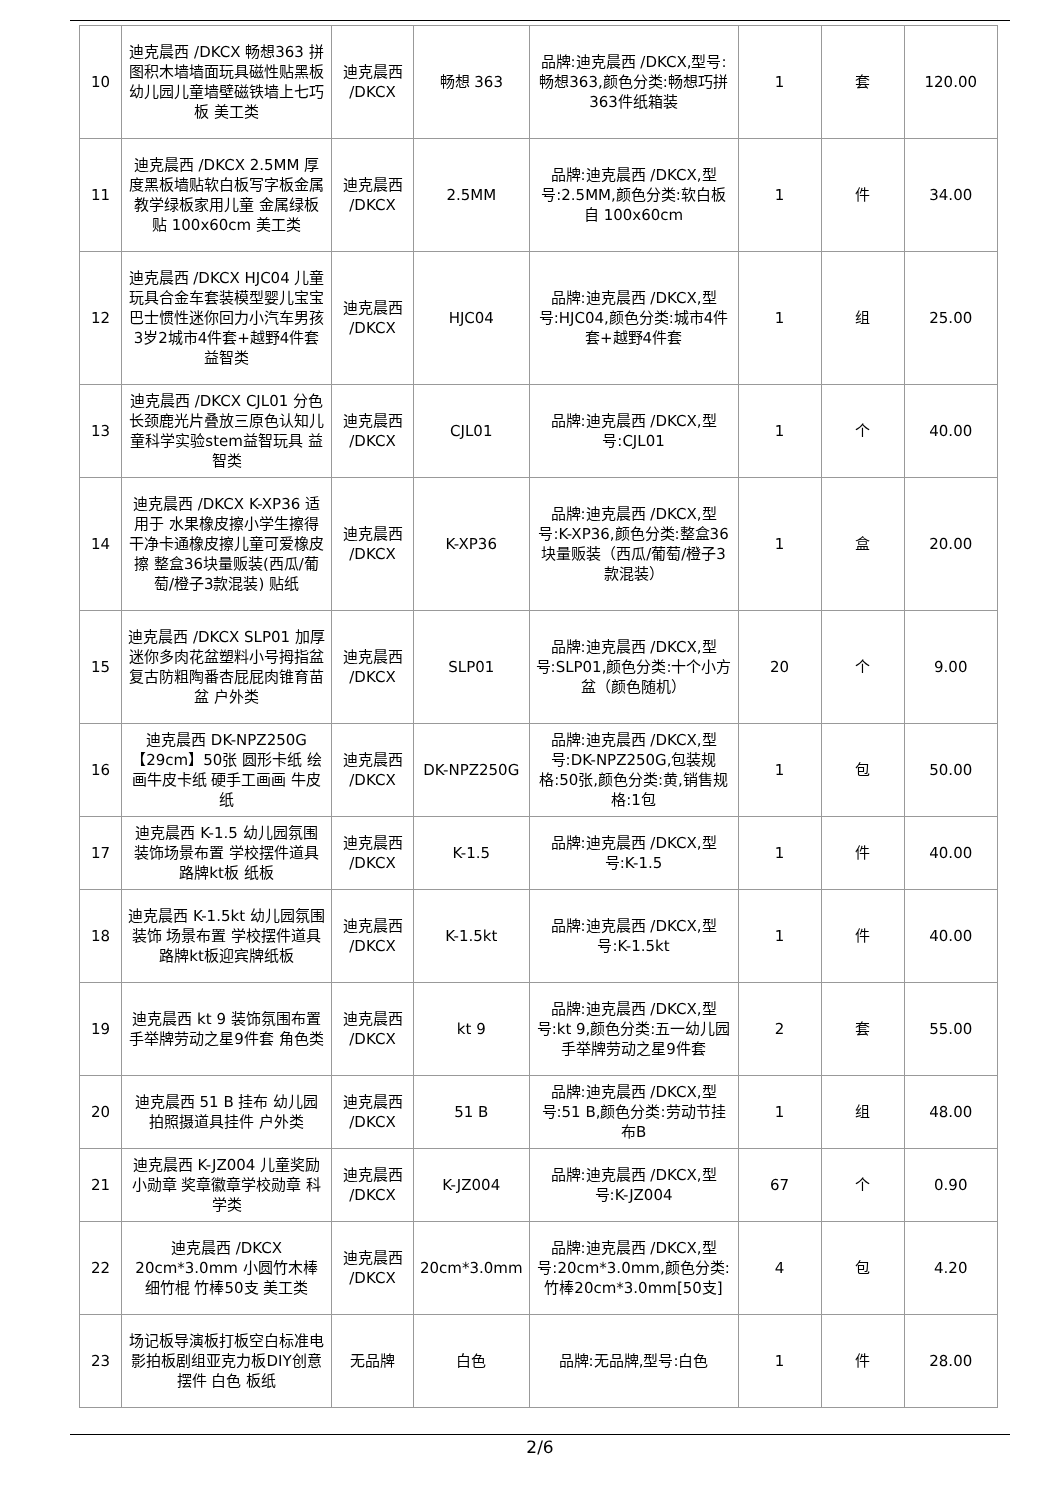| 10 | 迪克晨西 /DKCX 畅想363 拼图积木墙墙面玩具磁性贴黑板幼儿园儿童墙壁磁铁墙上七巧板 美工类 | 迪克晨西 /DKCX | 畅想 363 | 品牌:迪克晨西 /DKCX,型号:畅想363,颜色分类:畅想巧拼363件纸箱装 | 1 | 套 | 120.00 |
| 11 | 迪克晨西 /DKCX 2.5MM 厚度黑板墙贴软白板写字板金属教学绿板家用儿童 金属绿板贴 100x60cm 美工类 | 迪克晨西 /DKCX | 2.5MM | 品牌:迪克晨西 /DKCX,型号:2.5MM,颜色分类:软白板 自 100x60cm | 1 | 件 | 34.00 |
| 12 | 迪克晨西 /DKCX HJC04 儿童玩具合金车套装模型婴儿宝宝巴士惯性迷你回力小汽车男孩3岁2城市4件套+越野4件套 益智类 | 迪克晨西 /DKCX | HJC04 | 品牌:迪克晨西 /DKCX,型号:HJC04,颜色分类:城市4件套+越野4件套 | 1 | 组 | 25.00 |
| 13 | 迪克晨西 /DKCX CJL01 分色长颈鹿光片叠放三原色认知儿童科学实验stem益智玩具 益智类 | 迪克晨西 /DKCX | CJL01 | 品牌:迪克晨西 /DKCX,型号:CJL01 | 1 | 个 | 40.00 |
| 14 | 迪克晨西 /DKCX K-XP36 适用于 水果橡皮擦小学生擦得干净卡通橡皮擦儿童可爱橡皮擦 整盒36块量贩装(西瓜/葡萄/橙子3款混装) 贴纸 | 迪克晨西 /DKCX | K-XP36 | 品牌:迪克晨西 /DKCX,型号:K-XP36,颜色分类:整盒36块量贩装（西瓜/葡萄/橙子3款混装） | 1 | 盒 | 20.00 |
| 15 | 迪克晨西 /DKCX SLP01 加厚迷你多肉花盆塑料小号拇指盆复古防粗陶番杏屁屁肉锥育苗盆 户外类 | 迪克晨西 /DKCX | SLP01 | 品牌:迪克晨西 /DKCX,型号:SLP01,颜色分类:十个小方盆（颜色随机） | 20 | 个 | 9.00 |
| 16 | 迪克晨西 DK-NPZ250G【29cm】50张 圆形卡纸 绘画牛皮卡纸 硬手工画画 牛皮纸 | 迪克晨西 /DKCX | DK-NPZ250G | 品牌:迪克晨西 /DKCX,型号:DK-NPZ250G,包装规格:50张,颜色分类:黄,销售规格:1包 | 1 | 包 | 50.00 |
| 17 | 迪克晨西 K-1.5 幼儿园氛围装饰场景布置 学校摆件道具路牌kt板 纸板 | 迪克晨西 /DKCX | K-1.5 | 品牌:迪克晨西 /DKCX,型号:K-1.5 | 1 | 件 | 40.00 |
| 18 | 迪克晨西 K-1.5kt 幼儿园氛围装饰 场景布置 学校摆件道具路牌kt板迎宾牌纸板 | 迪克晨西 /DKCX | K-1.5kt | 品牌:迪克晨西 /DKCX,型号:K-1.5kt | 1 | 件 | 40.00 |
| 19 | 迪克晨西 kt 9 装饰氛围布置 手举牌劳动之星9件套 角色类 | 迪克晨西 /DKCX | kt 9 | 品牌:迪克晨西 /DKCX,型号:kt 9,颜色分类:五一幼儿园手举牌劳动之星9件套 | 2 | 套 | 55.00 |
| 20 | 迪克晨西 51 B 挂布 幼儿园拍照摄道具挂件 户外类 | 迪克晨西 /DKCX | 51 B | 品牌:迪克晨西 /DKCX,型号:51 B,颜色分类:劳动节挂布B | 1 | 组 | 48.00 |
| 21 | 迪克晨西 K-JZ004 儿童奖励小勋章 奖章徽章学校勋章 科学类 | 迪克晨西 /DKCX | K-JZ004 | 品牌:迪克晨西 /DKCX,型号:K-JZ004 | 67 | 个 | 0.90 |
| 22 | 迪克晨西 /DKCX 20cm*3.0mm 小圆竹木棒细竹棍 竹棒50支 美工类 | 迪克晨西 /DKCX | 20cm*3.0mm | 品牌:迪克晨西 /DKCX,型号:20cm*3.0mm,颜色分类:竹棒20cm*3.0mm[50支] | 4 | 包 | 4.20 |
| 23 | 场记板导演板打板空白标准电影拍板剧组亚克力板DIY创意摆件 白色 板纸 | 无品牌 | 白色 | 品牌:无品牌,型号:白色 | 1 | 件 | 28.00 |
2/6